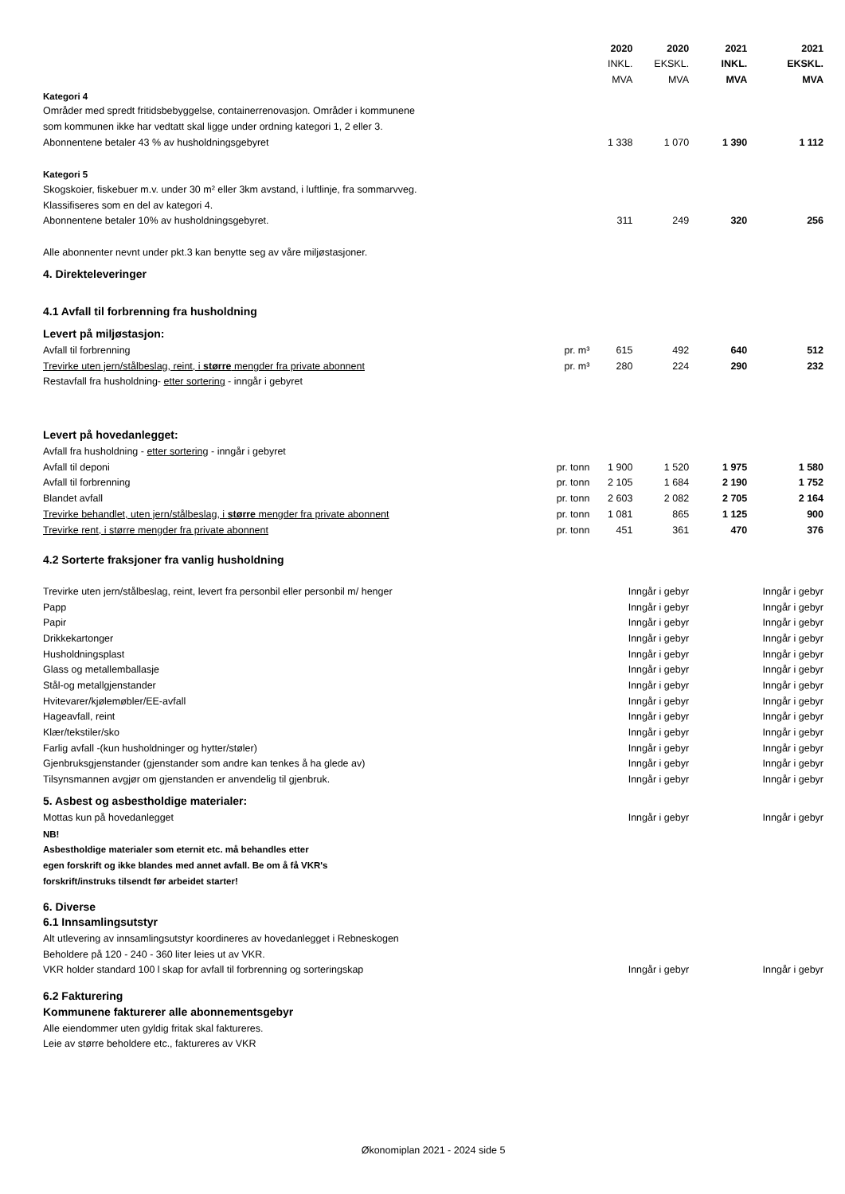| | | 2020 | 2020 | 2021 | 2021 |
| --- | --- | --- | --- | --- | --- |
| | | INKL. | EKSKL. | INKL. | EKSKL. |
| | | MVA | MVA | MVA | MVA |
| Kategori 4 | | | | | |
| Områder med spredt fritidsbebyggelse, containerrenovasjon. Områder i kommunene | | | | | |
| som kommunen ikke har vedtatt skal ligge under ordning kategori 1, 2 eller 3. | | | | | |
| Abonnentene betaler 43 % av husholdningsgebyret | | 1 338 | 1 070 | 1 390 | 1 112 |
| Kategori 5 | | | | | |
| Skogskoier, fiskebuer m.v. under 30 m² eller 3km avstand, i luftlinje, fra sommarvveg. | | | | | |
| Klassifiseres som en del av kategori 4. | | | | | |
| Abonnentene betaler 10% av husholdningsgebyret. | | 311 | 249 | 320 | 256 |
| Alle abonnenter nevnt under pkt.3 kan benytte seg av våre miljøstasjoner. | | | | | |
| 4. Direkteleveringer | | | | | |
| 4.1 Avfall til forbrenning fra husholdning | | | | | |
| Levert på miljøstasjon: | | | | | |
| Avfall til forbrenning | pr. m³ | 615 | 492 | 640 | 512 |
| Trevirke uten jern/stålbeslag, reint, i større mengder fra private abonnent | pr. m³ | 280 | 224 | 290 | 232 |
| Restavfall fra husholdning- etter sortering - inngår i gebyret | | | | | |
| Levert på hovedanlegget: | | | | | |
| Avfall fra husholdning - etter sortering - inngår i gebyret | | | | | |
| Avfall til deponi | pr. tonn | 1 900 | 1 520 | 1 975 | 1 580 |
| Avfall til forbrenning | pr. tonn | 2 105 | 1 684 | 2 190 | 1 752 |
| Blandet avfall | pr. tonn | 2 603 | 2 082 | 2 705 | 2 164 |
| Trevirke behandlet, uten jern/stålbeslag, i større mengder fra private abonnent | pr. tonn | 1 081 | 865 | 1 125 | 900 |
| Trevirke rent, i større mengder fra private abonnent | pr. tonn | 451 | 361 | 470 | 376 |
| 4.2 Sorterte fraksjoner fra vanlig husholdning | | | | | |
| Trevirke uten jern/stålbeslag, reint, levert fra personbil eller personbil m/ henger | | Inngår i gebyr | | Inngår i gebyr | |
| Papp | | Inngår i gebyr | | Inngår i gebyr | |
| Papir | | Inngår i gebyr | | Inngår i gebyr | |
| Drikkekartonger | | Inngår i gebyr | | Inngår i gebyr | |
| Husholdningsplast | | Inngår i gebyr | | Inngår i gebyr | |
| Glass og metallemballasje | | Inngår i gebyr | | Inngår i gebyr | |
| Stål-og metallgjenstander | | Inngår i gebyr | | Inngår i gebyr | |
| Hvitevarer/kjølemøbler/EE-avfall | | Inngår i gebyr | | Inngår i gebyr | |
| Hageavfall, reint | | Inngår i gebyr | | Inngår i gebyr | |
| Klær/tekstiler/sko | | Inngår i gebyr | | Inngår i gebyr | |
| Farlig avfall -(kun husholdninger og hytter/støler) | | Inngår i gebyr | | Inngår i gebyr | |
| Gjenbruksgjenstander (gjenstander som andre kan tenkes å ha glede av) | | Inngår i gebyr | | Inngår i gebyr | |
| Tilsynsmannen avgjør om gjenstanden er anvendelig til gjenbruk. | | Inngår i gebyr | | Inngår i gebyr | |
| 5. Asbest og asbestholdige materialer: | | | | | |
| Mottas kun på hovedanlegget | | Inngår i gebyr | | Inngår i gebyr | |
| NB! | | | | | |
| Asbestholdige materialer som eternit etc. må behandles etter | | | | | |
| egen forskrift og ikke blandes med annet avfall. Be om å få VKR's | | | | | |
| forskrift/instruks tilsendt før arbeidet starter! | | | | | |
| 6. Diverse | | | | | |
| 6.1 Innsamlingsutstyr | | | | | |
| Alt utlevering av innsamlingsutstyr koordineres av hovedanlegget i Rebneskogen | | | | | |
| Beholdere på 120 - 240 - 360 liter leies ut av VKR. | | | | | |
| VKR holder standard 100 l skap for avfall til forbrenning og sorteringskap | | Inngår i gebyr | | Inngår i gebyr | |
| 6.2 Fakturering | | | | | |
| Kommunene fakturerer alle abonnementsgebyr | | | | | |
| Alle eiendommer uten gyldig fritak skal faktureres. | | | | | |
| Leie av større beholdere etc., faktureres av VKR | | | | | |
Økonomiplan 2021 - 2024 side 5